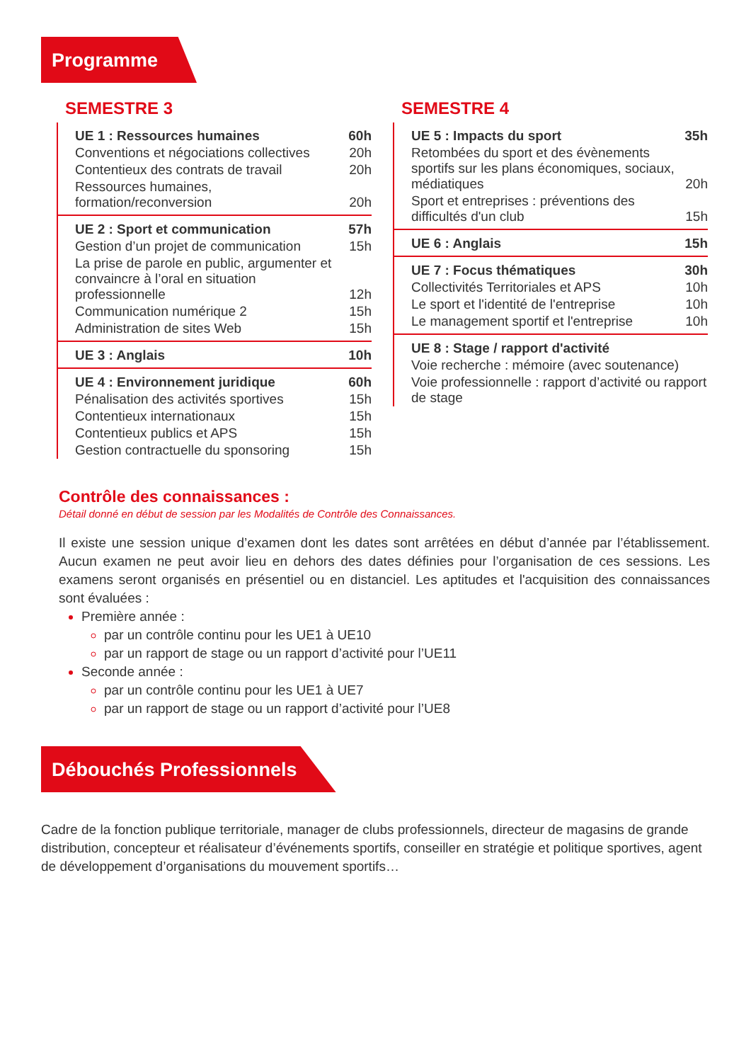Programme
SEMESTRE 3
| UE 1 : Ressources humaines | 60h |
| Conventions et négociations collectives | 20h |
| Contentieux des contrats de travail | 20h |
| Ressources humaines, formation/reconversion | 20h |
| UE 2 : Sport et communication | 57h |
| Gestion d’un projet de communication | 15h |
| La prise de parole en public, argumenter et convaincre à l’oral en situation professionnelle | 12h |
| Communication numérique 2 | 15h |
| Administration de sites Web | 15h |
| UE 3 : Anglais | 10h |
| UE 4 : Environnement juridique | 60h |
| Pénalisation des activités sportives | 15h |
| Contentieux internationaux | 15h |
| Contentieux publics et APS | 15h |
| Gestion contractuelle du sponsoring | 15h |
SEMESTRE 4
| UE 5 : Impacts du sport | 35h |
| Retombées du sport et des évènements sportifs sur les plans économiques, sociaux, médiatiques | 20h |
| Sport et entreprises : préventions des difficultés d'un club | 15h |
| UE 6 : Anglais | 15h |
| UE 7 : Focus thématiques | 30h |
| Collectivités Territoriales et APS | 10h |
| Le sport et l'identité de l'entreprise | 10h |
| Le management sportif et l'entreprise | 10h |
| UE 8 : Stage / rapport d'activité | |
| Voie recherche : mémoire (avec soutenance) | |
| Voie professionnelle : rapport d’activité ou rapport de stage | |
Contrôle des connaissances :
Détail donné en début de session par les Modalités de Contrôle des Connaissances.
Il existe une session unique d’examen dont les dates sont arrêtées en début d’année par l’établissement. Aucun examen ne peut avoir lieu en dehors des dates définies pour l’organisation de ces sessions. Les examens seront organisés en présentiel ou en distanciel. Les aptitudes et l'acquisition des connaissances sont évaluées :
Première année :
par un contrôle continu pour les UE1 à UE10
par un rapport de stage ou un rapport d’activité pour l’UE11
Seconde année :
par un contrôle continu pour les UE1 à UE7
par un rapport de stage ou un rapport d’activité pour l’UE8
Débouchés Professionnels
Cadre de la fonction publique territoriale, manager de clubs professionnels, directeur de magasins de grande distribution, concepteur et réalisateur d’événements sportifs, conseiller en stratégie et politique sportives, agent de développement d’organisations du mouvement sportifs…